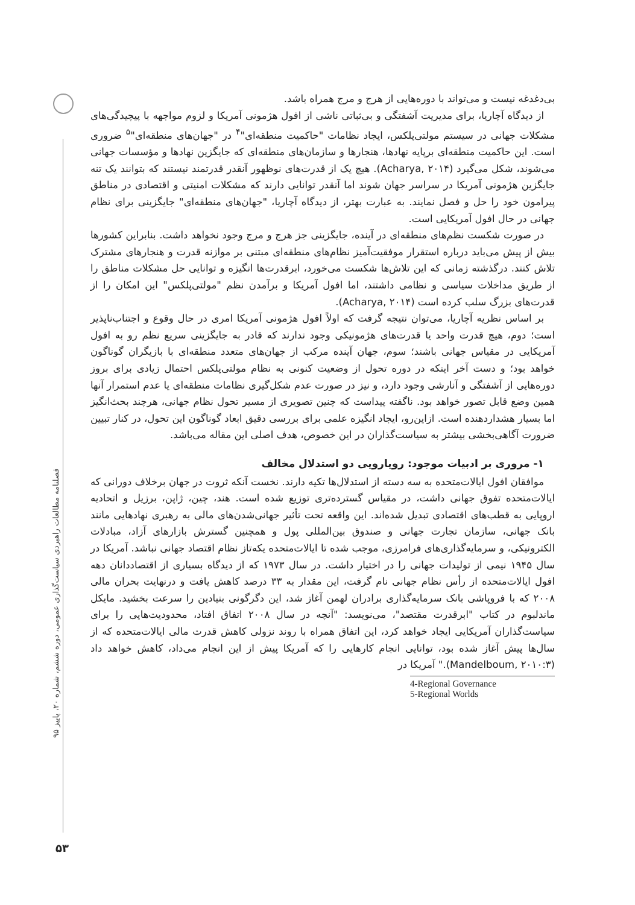فصلنامه مطالعات راهبردی سیاست‌گذاری عمومی، دوره ششم، شماره ۲۰، پاییز ۹۵
۵۳
بی‌دغدغه نیست و می‌تواند با دوره‌هایی از هرج و مرج همراه باشد.
از دیدگاه آچاریا، برای مدیریت آشفتگی و بی‌ثباتی ناشی از افول هژمونی آمریکا و لزوم مواجهه با پیچیدگی‌های مشکلات جهانی در سیستم مولتی‌پلکس، ایجاد نظامات "حاکمیت منطقه‌ای"<sup>۴</sup> در "جهان‌های منطقه‌ای"<sup>۵</sup> ضروری است. این حاکمیت منطقه‌ای برپایه نهادها، هنجارها و سازمان‌های منطقه‌ای که جایگزین نهادها و مؤسسات جهانی می‌شوند، شکل می‌گیرد (Acharya, ۲۰۱۴). هیچ یک از قدرت‌های نوظهور آنقدر قدرتمند نیستند که بتوانند یک تنه جایگزین هژمونی آمریکا در سراسر جهان شوند اما آنقدر توانایی دارند که مشکلات امنیتی و اقتصادی در مناطق پیرامون خود را حل و فصل نمایند. به عبارت بهتر، از دیدگاه آچاریا، "جهان‌های منطقه‌ای" جایگزینی برای نظام جهانی در حال افول آمریکایی است.
در صورت شکست نظم‌های منطقه‌ای در آینده، جایگزینی جز هرج و مرج وجود نخواهد داشت. بنابراین کشورها بیش از پیش می‌باید درباره استقرار موفقیت‌آمیز نظام‌های منطقه‌ای مبتنی بر موازنه قدرت و هنجارهای مشترک تلاش کنند. درگذشته زمانی که این تلاش‌ها شکست می‌خورد، ابرقدرت‌ها انگیزه و توانایی حل مشکلات مناطق را از طریق مداخلات سیاسی و نظامی داشتند، اما افول آمریکا و برآمدن نظم "مولتی‌پلکس" این امکان را از قدرت‌های بزرگ سلب کرده است (Acharya, ۲۰۱۴).
بر اساس نظریه آچاریا، می‌توان نتیجه گرفت که اولاً افول هژمونی آمریکا امری در حال وقوع و اجتناب‌ناپذیر است؛ دوم، هیچ قدرت واحد یا قدرت‌های هژمونیکی وجود ندارند که قادر به جایگزینی سریع نظم رو به افول آمریکایی در مقیاس جهانی باشند؛ سوم، جهان آینده مرکب از جهان‌های متعدد منطقه‌ای با بازیگران گوناگون خواهد بود؛ و دست آخر اینکه در دوره تحول از وضعیت کنونی به نظام مولتی‌پلکس احتمال زیادی برای بروز دوره‌هایی از آشفتگی و آنارشی وجود دارد، و نیز در صورت عدم شکل‌گیری نظامات منطقه‌ای یا عدم استمرار آنها همین وضع قابل تصور خواهد بود. ناگفته پیداست که چنین تصویری از مسیر تحول نظام جهانی، هرچند بحث‌انگیز اما بسیار هشداردهنده است. ازاین‌رو، ایجاد انگیزه علمی برای بررسی دقیق ابعاد گوناگون این تحول، در کنار تبیین ضرورت آگاهی‌بخشی بیشتر به سیاست‌گذاران در این خصوص، هدف اصلی این مقاله می‌باشد.
۱- مروری بر ادبیات موجود: رویارویی دو استدلال مخالف
موافقان افول ایالات‌متحده به سه دسته از استدلال‌ها تکیه دارند. نخست آنکه ثروت در جهان برخلاف دورانی که ایالات‌متحده تفوق جهانی داشت، در مقیاس گسترده‌تری توزیع شده است. هند، چین، ژاپن، برزیل و اتحادیه اروپایی به قطب‌های اقتصادی تبدیل شده‌اند. این واقعه تحت تأثیر جهانی‌شدن‌های مالی به رهبری نهادهایی مانند بانک جهانی، سازمان تجارت جهانی و صندوق بین‌المللی پول و همچنین گسترش بازارهای آزاد، مبادلات الکترونیکی، و سرمایه‌گذاری‌های فرامرزی، موجب شده تا ایالات‌متحده یکه‌تاز نظام اقتصاد جهانی نباشد. آمریکا در سال ۱۹۴۵ نیمی از تولیدات جهانی را در اختیار داشت. در سال ۱۹۷۳ که از دیدگاه بسیاری از اقتصاددانان دهه افول ایالات‌متحده از رأس نظام جهانی نام گرفت، این مقدار به ۳۳ درصد کاهش یافت و درنهایت بحران مالی ۲۰۰۸ که با فروپاشی بانک سرمایه‌گذاری برادران لهمن آغاز شد، این دگرگونی بنیادین را سرعت بخشید. مایکل ماندلبوم در کتاب "ابرقدرت مقتصد"، می‌نویسد: "آنچه در سال ۲۰۰۸ اتفاق افتاد، محدودیت‌هایی را برای سیاست‌گذاران آمریکایی ایجاد خواهد کرد، این اتفاق همراه با روند نزولی کاهش قدرت مالی ایالات‌متحده که از سال‌ها پیش آغاز شده بود، توانایی انجام کارهایی را که آمریکا پیش از این انجام می‌داد، کاهش خواهد داد (Mandelboum, ۲۰۱۰:۳)." آمریکا در
4-Regional Governance
5-Regional Worlds